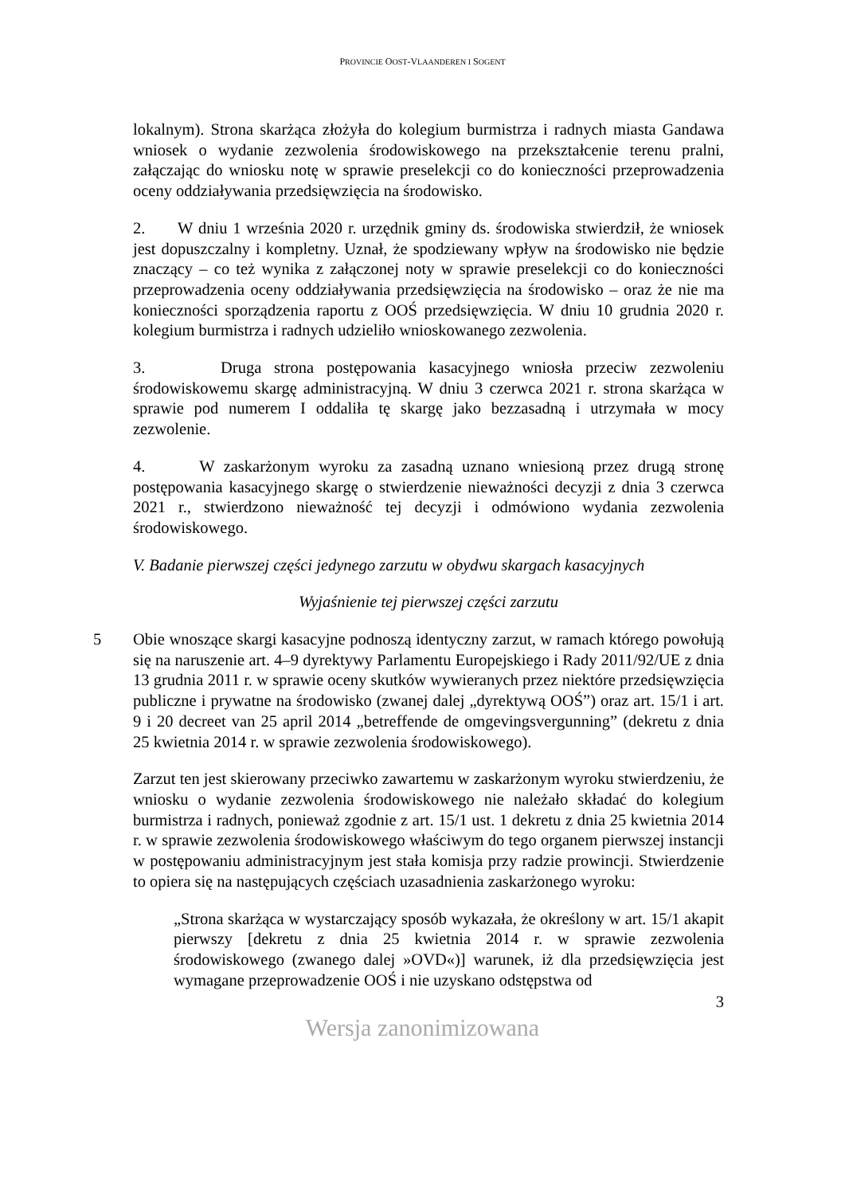PROVINCIE OOST-VLAANDEREN I SOGENT
lokalnym). Strona skarżąca złożyła do kolegium burmistrza i radnych miasta Gandawa wniosek o wydanie zezwolenia środowiskowego na przekształcenie terenu pralni, załączając do wniosku notę w sprawie preselekcji co do konieczności przeprowadzenia oceny oddziaływania przedsięwzięcia na środowisko.
2. W dniu 1 września 2020 r. urzędnik gminy ds. środowiska stwierdził, że wniosek jest dopuszczalny i kompletny. Uznał, że spodziewany wpływ na środowisko nie będzie znaczący – co też wynika z załączonej noty w sprawie preselekcji co do konieczności przeprowadzenia oceny oddziaływania przedsięwzięcia na środowisko – oraz że nie ma konieczności sporządzenia raportu z OOŚ przedsięwzięcia. W dniu 10 grudnia 2020 r. kolegium burmistrza i radnych udzieliło wnioskowanego zezwolenia.
3. Druga strona postępowania kasacyjnego wniosła przeciw zezwoleniu środowiskowemu skargę administracyjną. W dniu 3 czerwca 2021 r. strona skarżąca w sprawie pod numerem I oddaliła tę skargę jako bezzasadną i utrzymała w mocy zezwolenie.
4. W zaskarżonym wyroku za zasadną uznano wniesioną przez drugą stronę postępowania kasacyjnego skargę o stwierdzenie nieważności decyzji z dnia 3 czerwca 2021 r., stwierdzono nieważność tej decyzji i odmówiono wydania zezwolenia środowiskowego.
V. Badanie pierwszej części jedynego zarzutu w obydwu skargach kasacyjnych
Wyjaśnienie tej pierwszej części zarzutu
5 Obie wnoszące skargi kasacyjne podnoszą identyczny zarzut, w ramach którego powołują się na naruszenie art. 4–9 dyrektywy Parlamentu Europejskiego i Rady 2011/92/UE z dnia 13 grudnia 2011 r. w sprawie oceny skutków wywieranych przez niektóre przedsięwzięcia publiczne i prywatne na środowisko (zwanej dalej „dyrektywą OOŚ”) oraz art. 15/1 i art. 9 i 20 decreet van 25 april 2014 „betreffende de omgevingsvergunning” (dekretu z dnia 25 kwietnia 2014 r. w sprawie zezwolenia środowiskowego).
Zarzut ten jest skierowany przeciwko zawartemu w zaskarżonym wyroku stwierdzeniu, że wniosku o wydanie zezwolenia środowiskowego nie należało składać do kolegium burmistrza i radnych, ponieważ zgodnie z art. 15/1 ust. 1 dekretu z dnia 25 kwietnia 2014 r. w sprawie zezwolenia środowiskowego właściwym do tego organem pierwszej instancji w postępowaniu administracyjnym jest stała komisja przy radzie prowincji. Stwierdzenie to opiera się na następujących częściach uzasadnienia zaskarżonego wyroku:
„Strona skarżąca w wystarczający sposób wykazała, że określony w art. 15/1 akapit pierwszy [dekretu z dnia 25 kwietnia 2014 r. w sprawie zezwolenia środowiskowego (zwanego dalej »OVD«)] warunek, iż dla przedsięwzięcia jest wymagane przeprowadzenie OOŚ i nie uzyskano odstępstwa od
3
Wersja zanonimizowana